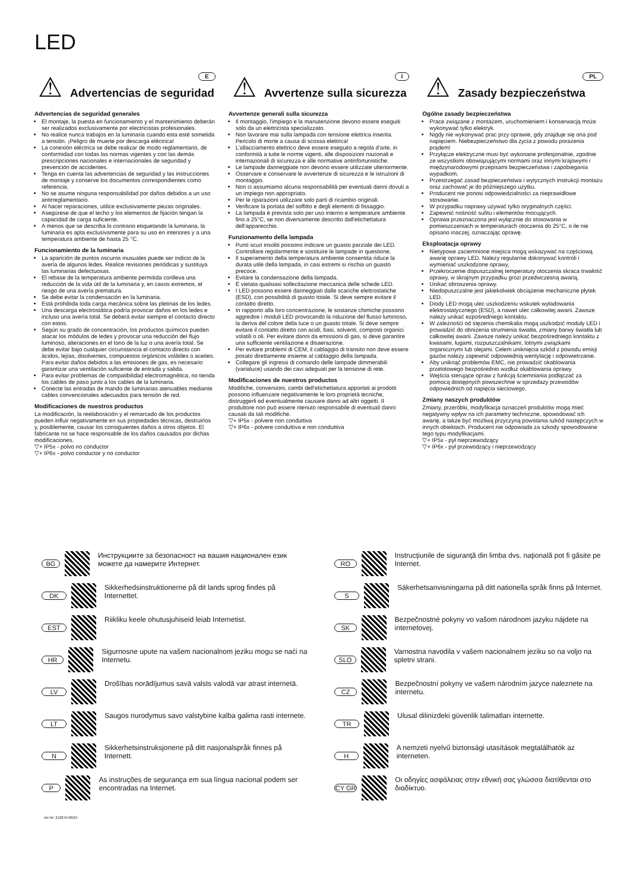LED
⚠ Advertencias de seguridad
E
Advertencias de seguridad generales
El montaje, la puesta en funcionamiento y el mantenimiento deberán ser realizados exclusivamente por electricistas profesionales.
No realice nunca trabajos en la luminaria cuando esta esté sometida a tensión. ¡Peligro de muerte por descarga eléctrica!
La conexión eléctrica se debe realizar de modo reglamentario, de conformidad con todas las normas vigentes y con las demás prescripciones nacionales e internacionales de seguridad y prevención de accidentes.
Tenga en cuenta las advertencias de seguridad y las instrucciones de montaje y conserve los documentos correspondientes como referencia.
No se asume ninguna responsabilidad por daños debidos a un uso antirreglamentario.
Al hacer reparaciones, utilice exclusivamente piezas originales.
Asegúrese de que el techo y los elementos de fijación tengan la capacidad de carga suficiente.
A menos que se describa lo contrario etiquetando la luminaria, la luminaria es apta exclusivamente para su uso en interiores y a una temperatura ambiente de hasta 25 °C.
Funcionamiento de la luminaria
La aparición de puntos oscuros inusuales puede ser indicio de la avería de algunos ledes. Realice revisiones periódicas y sustituya las luminarias defectuosas.
El rebase de la temperatura ambiente permitida conlleva una reducción de la vida útil de la luminaria y, en casos extremos, el riesgo de una avería prematura.
Se debe evitar la condensación en la luminaria.
Está prohibida toda carga mecánica sobre las pletinas de los ledes.
Una descarga electrostática podría provocar daños en los ledes e incluso una avería total. Se deberá evitar siempre el contacto directo con estos.
Según su grado de concentración, los productos químicos pueden atacar los módulos de ledes y provocar una reducción del flujo luminoso, alteraciones en el tono de la luz o una avería total. Se debe evitar bajo cualquier circunstancia el contacto directo con ácidos, lejías, disolventes, compuestos orgánicos volátiles o aceites. Para evitar daños debidos a las emisiones de gas, es necesario garantizar una ventilación suficiente de entrada y salida.
Para evitar problemas de compatibilidad electromagnética, no tienda los cables de paso junto a los cables de la luminaria.
Conecte las entradas de mando de luminarias atenuables mediante cables convencionales adecuados para tensión de red.
Modificaciones de nuestros productos
La modificación, la reelaboración y el remarcado de los productos pueden influir negativamente en sus propiedades técnicas, destruirlos y, posiblemente, causar los consiguientes daños a otros objetos. El fabricante no se hace responsable de los daños causados por dichas modificaciones.
▽+ IP5x - polvo no conductor
▽+ IP6x - polvo conductor y no conductor
⚠ Avvertenze sulla sicurezza
I
Avvertenze generali sulla sicurezza
Il montaggio, l'impiego e la manutenzione devono essere eseguiti solo da un elettricista specializzato.
Non lavorare mai sulla lampada con tensione elettrica inserita. Pericolo di morte a causa di scossa elettrica!
L'allacciamento elettrico deve essere eseguito a regola d'arte, in conformità a tutte le norme vigenti, alle disposizioni nazionali e internazionali di sicurezza e alle normative antinfortunistiche.
Le lampade danneggiate non devono essere utilizzate ulteriormente.
Osservare e conservare le avvertenze di sicurezza e le istruzioni di montaggio.
Non ci assumiamo alcuna responsabilità per eventuali danni dovuti a un impiego non appropriato.
Per le riparazioni utilizzare solo parti di ricambio originali.
Verificare la portata del soffitto e degli elementi di fissaggio.
La lampada è prevista solo per uso interno e temperature ambiente fino a 25°C, se non diversamente descritto dall'etichettatura dell'apparecchio.
Funzionamento della lampada
Punti scuri insoliti possono indicare un guasto parziale dei LED. Controllare regolarmente e sostituire le lampade in questione.
Il superamento della temperatura ambiente consentita riduce la durata utile della lampada, in casi estremi si rischia un guasto precoce.
Evitare la condensazione della lampada.
È vietata qualsiasi sollecitazione meccanica delle schede LED.
I LED possono essere danneggiati dalle scariche elettrostatiche (ESD), con possibilità di guasto totale. Si deve sempre evitare il contatto diretto.
In rapporto alla loro concentrazione, le sostanze chimiche possono aggredire i moduli LED provocando la riduzione del flusso luminoso, la deriva del colore della luce o un guasto totale. Si deve sempre evitare il contatto diretto con acidi, basi, solventi, composti organici volatili o oli. Per evitare danni da emissioni di gas, si deve garantire una sufficiente ventilazione e disaerazione.
Per evitare problemi di CEM, il cablaggio di transito non deve essere posato direttamente insieme al cablaggio della lampada.
Collegare gli ingressi di comando delle lampade dimmerabili (varialuce) usando dei cavi adeguati per la tensione di rete.
Modificaciones de nuestros productos
Modifiche, conversioni, cambi dell'etichettatura apportati ai prodotti possono influenzare negativamente le loro proprietà tecniche, distruggerli ed eventualmente causare danni ad altri oggetti. Il produttore non può essere ritenuto responsabile di eventuali danni causati da tali modifiche.
▽+ IP5x - polvere non conduttiva
▽+ IP6x - polvere conduttiva e non conduttiva
⚠ Zasady bezpieczeństwa
PL
Ogólne zasady bezpieczeństwa
Prace związane z montażem, uruchomieniem i konserwacją może wykonywać tylko elektryk.
Nigdy nie wykonywać prac przy oprawie, gdy znajduje się ona pod napięciem. Niebezpieczeństwo dla życia z powodu porażenia prądem!
Przyłącze elektryczne musi być wykonane profesjonalnie, zgodnie ze wszystkimi obowiązującymi normami oraz innymi krajowymi i międzynarodowymi przepisami bezpieczeństwa i zapobiegania wypadkom.
Przestrzegać zasad bezpieczeństwa i wytycznych instrukcji montażu oraz zachować je do późniejszego użytku.
Producent nie ponosi odpowiedzialności za nieprawidłowe stosowanie.
W przypadku naprawy używać tylko oryginalnych części.
Zapewnić nośność sufitu i elementów mocujących.
Oprawa przeznaczona jest wyłącznie do stosowania w pomieszczeniach w temperaturach otoczenia do 25°C, o ile nie opisano inaczej, oznaczając oprawę.
Eksploatacja oprawy
Nietypowe zaciemnione miejsca mogą wskazywać na częściową awarię oprawy LED. Należy regularnie dokonywać kontroli i wymieniać uszkodzone oprawy,
Przekroczenie dopuszczalnej temperatury otoczenia skraca trwałość oprawy, w skrajnym przypadku grozi przedwczesną awarią.
Unikać obroszenia oprawy.
Niedopuszczalne jest jakiekolwiek obciążenie mechaniczne płytek LED.
Diody LED mogą ulec uszkodzeniu wskutek wyładowania elektrostatycznego (ESD), a nawet ulec całkowitej awarii. Zawsze należy unikać ezpośredniego kontaktu.
W zależności od stężenia chemikalia mogą uszkodzić moduły LED i prowadzić do obniżenia strumienia światła, zmiany barwy światła lub całkowitej awarii. Zawsze należy unikać bezpośredniego kontaktu z kwasami, ługami, rozpuszczalnikami, lotnymi związkami organicznymi lub olejami. Celem uniknięcia szkód z powodu emisji gazów należy zapewnić odpowiednią wentylację i odpowietrzanie.
Aby uniknąć problemów EMC, nie prowadzić okablowania przelotowego bezpośrednio wzdłuż okablowania oprawy.
Wejścia sterujące opraw z funkcją ściemniania podłączać za pomocą dostępnych powszechnie w sprzedaży przewodów odpowiednich od napięcia sieciowego.
Zmiany naszych produktów
Zmiany, przeróbki, modyfikacja oznaczeń produktów mogą mieć negatywny wpływ na ich parametry techniczne, spowodować ich awarię, a także być możliwą przyczyną powstania szkód następczych w innych obiektach. Producent nie odpowiada za szkody spowodowane tego typu modyfikacjami.
▽+ IP5x - pył nieprzewodzący
▽+ IP6x - pył przewodzący i nieprzewodzący
BG Инструкциите за безопасност на вашия национален език можете да намерите Интернет.
DK Sikkerhedsinstruktionerne på dit lands sprog findes på Internettet.
EST Riikliku keele ohutusjuhiseid leiab Internetist.
HR Sigurnosne upute na vašem nacionalnom jeziku mogu se naći na Internetu.
LV Drošības norādījumus savā valsts valodā var atrast internetā.
LT Saugos nurodymus savo valstybine kalba galima rasti internete.
N Sikkerhetsinstruksjonene på ditt nasjonalspråk finnes på Internett.
P As instruções de segurança em sua língua nacional podem ser encontradas na Internet.
Art-Nr: 212875-06/24
RO Instrucţiunile de siguranţă din limba dvs. naţională pot fi găsite pe Internet.
S Säkerhetsanvisningarna på ditt nationella språk finns på Internet.
SK Bezpečnostné pokyny vo vašom národnom jazyku nájdete na internetovej.
SLO Varnostna navodila v vašem nacionalnem jeziku so na voljo na spletni strani.
CZ Bezpečnostní pokyny ve vašem národním jazyce naleznete na internetu.
TR Ulusal dilinizdeki güvenlik talimatları internette.
H A nemzeti nyelvű biztonsági utasítások megtalálhatók az interneten.
CY GR Οι οδηγίες ασφάλειας στην εθνική σας γλώσσα διατίθενται στο διαδίκτυο.